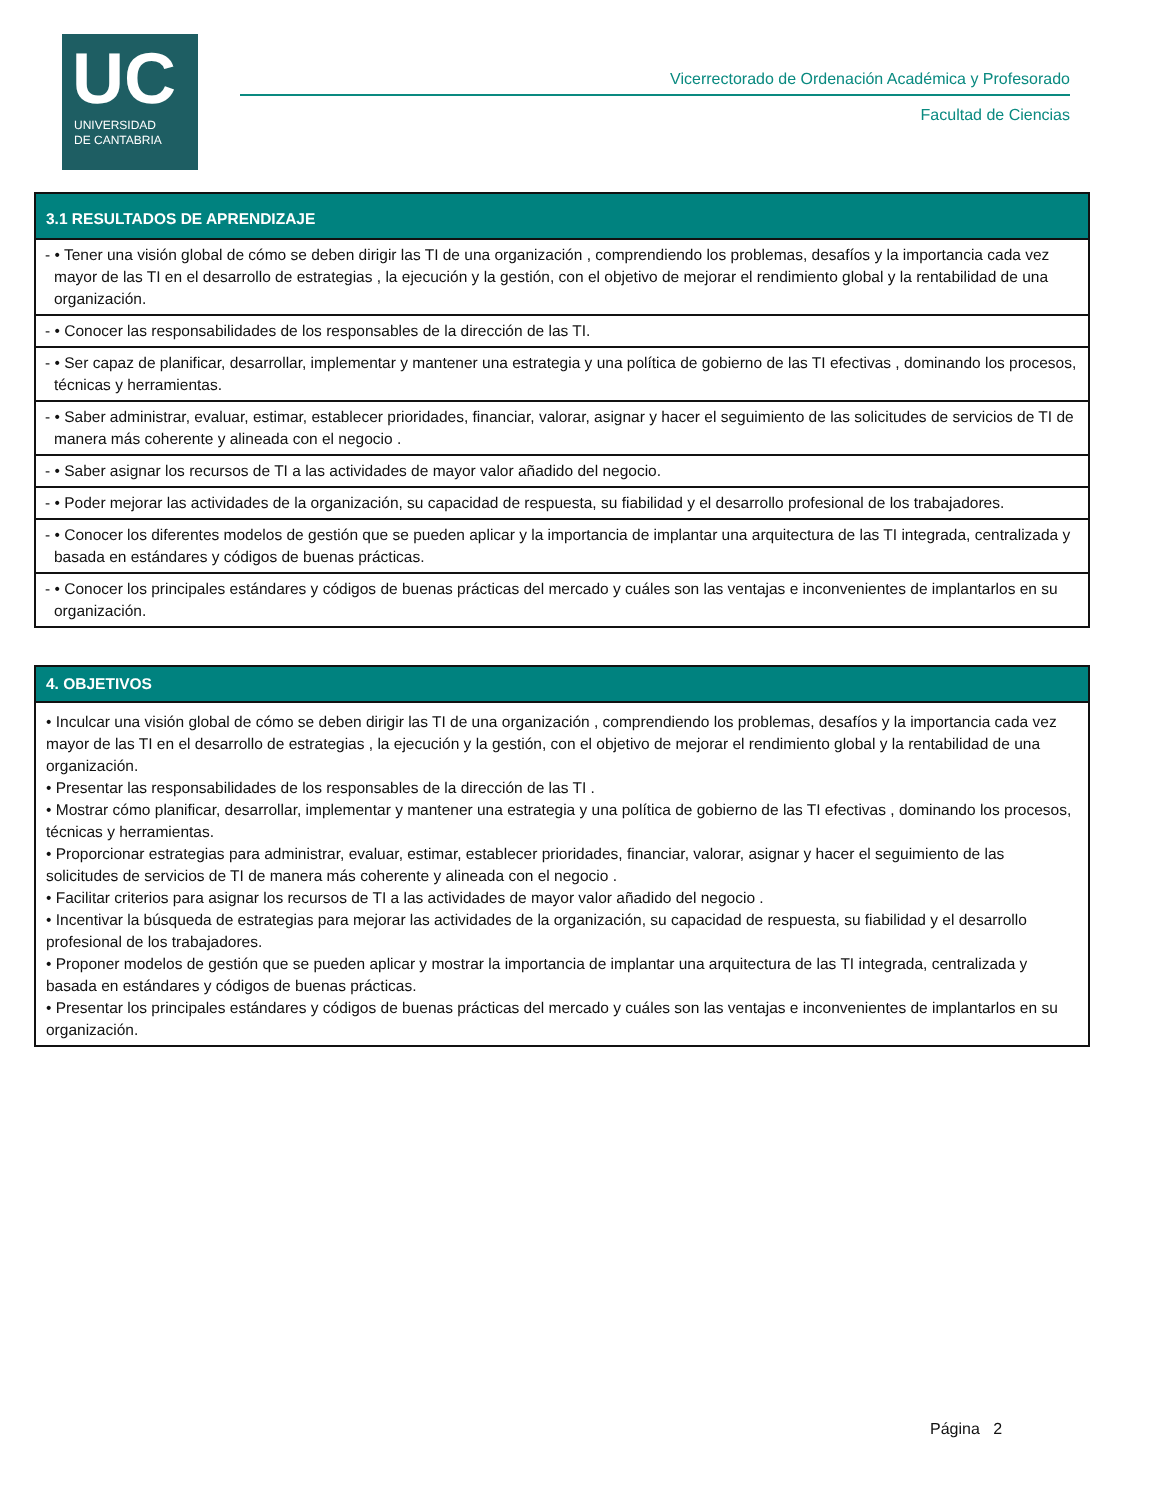UC
UNIVERSIDAD
DE CANTABRIA
Vicerrectorado de Ordenación Académica y Profesorado
Facultad de Ciencias
| 3.1 RESULTADOS DE APRENDIZAJE |
| --- |
| - • Tener una visión global de cómo se deben dirigir las TI de una organización , comprendiendo los problemas, desafíos y la importancia cada vez mayor de las TI en el desarrollo de estrategias , la ejecución y la gestión, con el objetivo de mejorar el rendimiento global y la rentabilidad de una organización. |
| - • Conocer las responsabilidades de los responsables de la dirección de las TI. |
| - • Ser capaz de planificar, desarrollar, implementar y mantener una estrategia y una política de gobierno de las TI efectivas , dominando los procesos, técnicas y herramientas. |
| - • Saber administrar, evaluar, estimar, establecer prioridades, financiar, valorar, asignar y hacer el seguimiento de las solicitudes de servicios de TI de manera más coherente y alineada con el negocio . |
| - • Saber asignar los recursos de TI a las actividades de mayor valor añadido del negocio. |
| - • Poder mejorar las actividades de la organización, su capacidad de respuesta, su fiabilidad y el desarrollo profesional de los trabajadores. |
| - • Conocer los diferentes modelos de gestión que se pueden aplicar y la importancia de implantar una arquitectura de las TI integrada, centralizada y basada en estándares y códigos de buenas prácticas. |
| - • Conocer los principales estándares y códigos de buenas prácticas del mercado y cuáles son las ventajas e inconvenientes de implantarlos en su organización. |
| 4. OBJETIVOS |
| --- |
| • Inculcar una visión global de cómo se deben dirigir las TI de una organización , comprendiendo los problemas, desafíos y la importancia cada vez mayor de las TI en el desarrollo de estrategias , la ejecución y la gestión, con el objetivo de mejorar el rendimiento global y la rentabilidad de una organización. • Presentar las responsabilidades de los responsables de la dirección de las TI . • Mostrar cómo planificar, desarrollar, implementar y mantener una estrategia y una política de gobierno de las TI efectivas , dominando los procesos, técnicas y herramientas. • Proporcionar estrategias para administrar, evaluar, estimar, establecer prioridades, financiar, valorar, asignar y hacer el seguimiento de las solicitudes de servicios de TI de manera más coherente y alineada con el negocio . • Facilitar criterios para asignar los recursos de TI a las actividades de mayor valor añadido del negocio . • Incentivar la búsqueda de estrategias para mejorar las actividades de la organización, su capacidad de respuesta, su fiabilidad y el desarrollo profesional de los trabajadores. • Proponer modelos de gestión que se pueden aplicar y mostrar la importancia de implantar una arquitectura de las TI integrada, centralizada y basada en estándares y códigos de buenas prácticas. • Presentar los principales estándares y códigos de buenas prácticas del mercado y cuáles son las ventajas e inconvenientes de implantarlos en su organización. |
Página 2